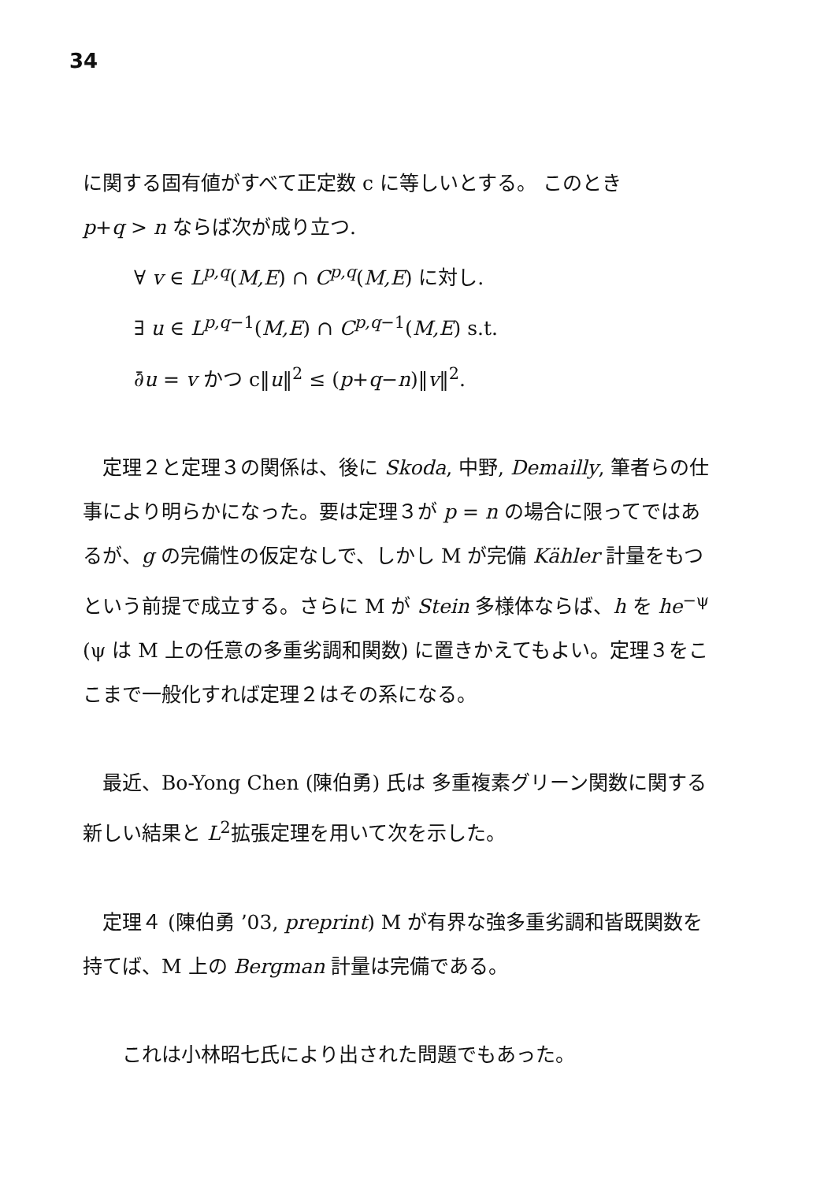34
に関する固有値がすべて正定数 c に等しいとする。 このとき
p+q > n ならば次が成り立つ.
∀ v ∈ L<sup>p,q</sup>(M,E) ∩ C<sup>p,q</sup>(M,E) に対し.
∃ u ∈ L<sup>p,q−1</sup>(M,E) ∩ C<sup>p,q−1</sup>(M,E) s.t.
∂̄u = v かつ c‖u‖<sup>2</sup> ≤ (p+q−n)‖v‖<sup>2</sup>.
　定理２と定理３の関係は、後に Skoda, 中野, Demailly, 筆者らの仕事により明らかになった。要は定理３が p = n の場合に限ってではあるが、g の完備性の仮定なしで、しかし M が完備 Kähler 計量をもつという前提で成立する。さらに M が Stein 多様体ならば、h を he<sup>−ψ</sup> (ψ は M 上の任意の多重劣調和関数) に置きかえてもよい。定理３をここまで一般化すれば定理２はその系になる。
　最近、Bo-Yong Chen (陳伯勇) 氏は 多重複素グリーン関数に関する新しい結果と L<sup>2</sup>拡張定理を用いて次を示した。
　定理４ (陳伯勇 ’03, preprint) M が有界な強多重劣調和皆既関数を持てば、M 上の Bergman 計量は完備である。
　　これは小林昭七氏により出された問題でもあった。